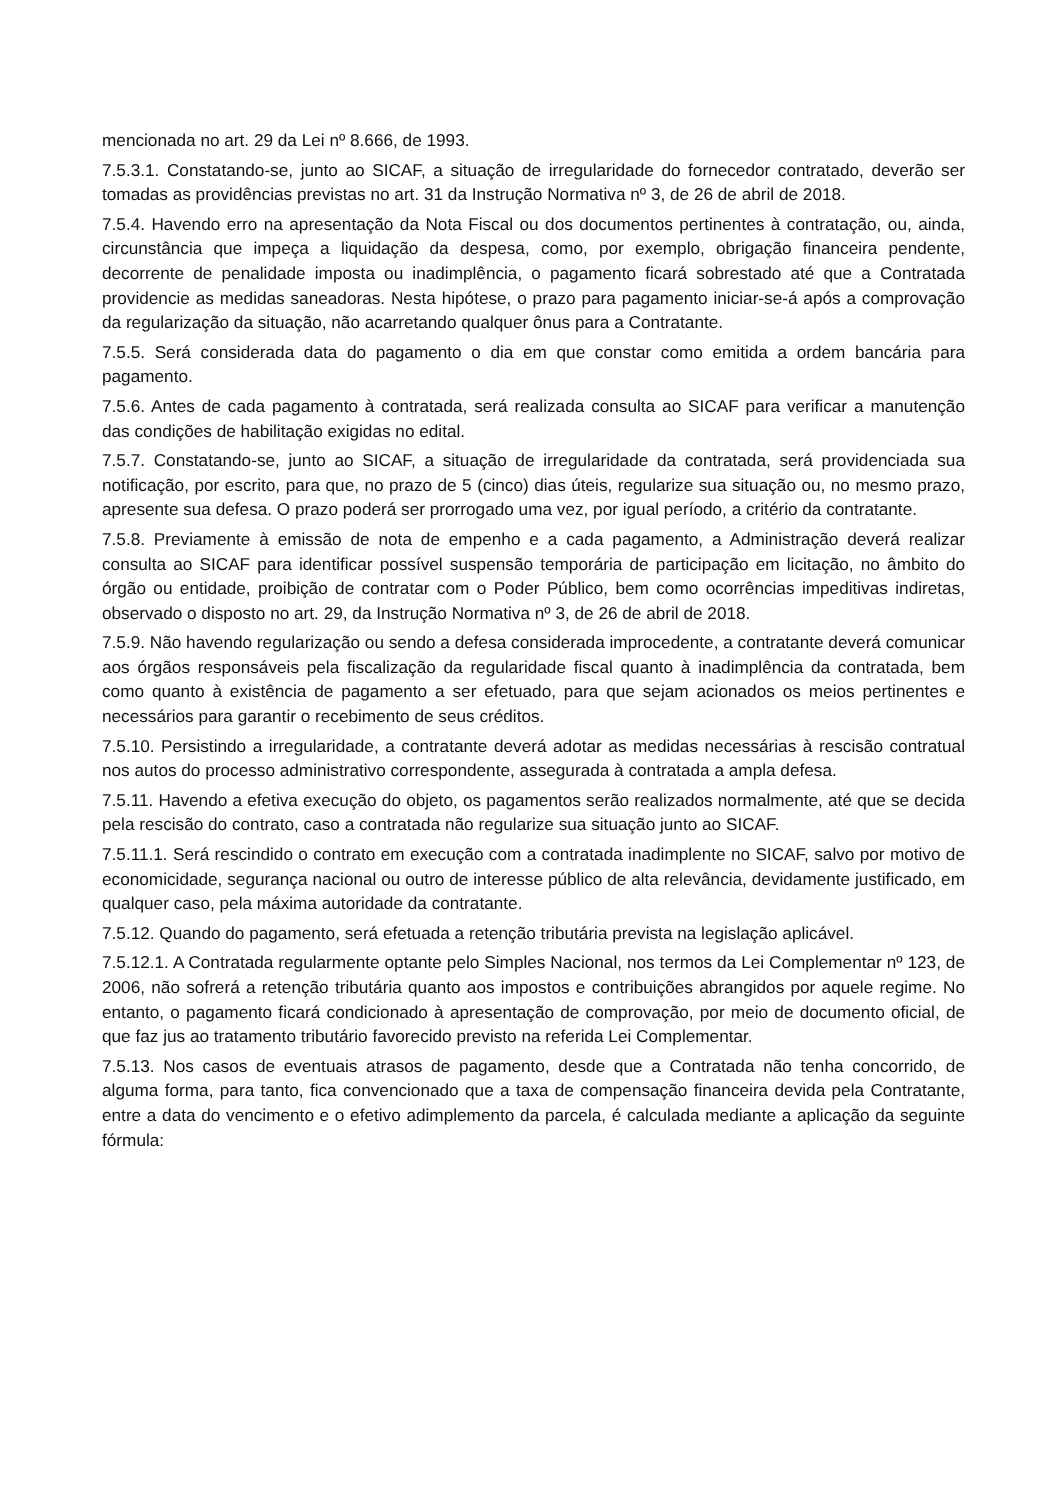mencionada no art. 29 da Lei nº 8.666, de 1993.
7.5.3.1. Constatando-se, junto ao SICAF, a situação de irregularidade do fornecedor contratado, deverão ser tomadas as providências previstas no art. 31 da Instrução Normativa nº 3, de 26 de abril de 2018.
7.5.4. Havendo erro na apresentação da Nota Fiscal ou dos documentos pertinentes à contratação, ou, ainda, circunstância que impeça a liquidação da despesa, como, por exemplo, obrigação financeira pendente, decorrente de penalidade imposta ou inadimplência, o pagamento ficará sobrestado até que a Contratada providencie as medidas saneadoras. Nesta hipótese, o prazo para pagamento iniciar-se-á após a comprovação da regularização da situação, não acarretando qualquer ônus para a Contratante.
7.5.5. Será considerada data do pagamento o dia em que constar como emitida a ordem bancária para pagamento.
7.5.6. Antes de cada pagamento à contratada, será realizada consulta ao SICAF para verificar a manutenção das condições de habilitação exigidas no edital.
7.5.7. Constatando-se, junto ao SICAF, a situação de irregularidade da contratada, será providenciada sua notificação, por escrito, para que, no prazo de 5 (cinco) dias úteis, regularize sua situação ou, no mesmo prazo, apresente sua defesa. O prazo poderá ser prorrogado uma vez, por igual período, a critério da contratante.
7.5.8. Previamente à emissão de nota de empenho e a cada pagamento, a Administração deverá realizar consulta ao SICAF para identificar possível suspensão temporária de participação em licitação, no âmbito do órgão ou entidade, proibição de contratar com o Poder Público, bem como ocorrências impeditivas indiretas, observado o disposto no art. 29, da Instrução Normativa nº 3, de 26 de abril de 2018.
7.5.9. Não havendo regularização ou sendo a defesa considerada improcedente, a contratante deverá comunicar aos órgãos responsáveis pela fiscalização da regularidade fiscal quanto à inadimplência da contratada, bem como quanto à existência de pagamento a ser efetuado, para que sejam acionados os meios pertinentes e necessários para garantir o recebimento de seus créditos.
7.5.10. Persistindo a irregularidade, a contratante deverá adotar as medidas necessárias à rescisão contratual nos autos do processo administrativo correspondente, assegurada à contratada a ampla defesa.
7.5.11. Havendo a efetiva execução do objeto, os pagamentos serão realizados normalmente, até que se decida pela rescisão do contrato, caso a contratada não regularize sua situação junto ao SICAF.
7.5.11.1. Será rescindido o contrato em execução com a contratada inadimplente no SICAF, salvo por motivo de economicidade, segurança nacional ou outro de interesse público de alta relevância, devidamente justificado, em qualquer caso, pela máxima autoridade da contratante.
7.5.12. Quando do pagamento, será efetuada a retenção tributária prevista na legislação aplicável.
7.5.12.1. A Contratada regularmente optante pelo Simples Nacional, nos termos da Lei Complementar nº 123, de 2006, não sofrerá a retenção tributária quanto aos impostos e contribuições abrangidos por aquele regime. No entanto, o pagamento ficará condicionado à apresentação de comprovação, por meio de documento oficial, de que faz jus ao tratamento tributário favorecido previsto na referida Lei Complementar.
7.5.13. Nos casos de eventuais atrasos de pagamento, desde que a Contratada não tenha concorrido, de alguma forma, para tanto, fica convencionado que a taxa de compensação financeira devida pela Contratante, entre a data do vencimento e o efetivo adimplemento da parcela, é calculada mediante a aplicação da seguinte fórmula: